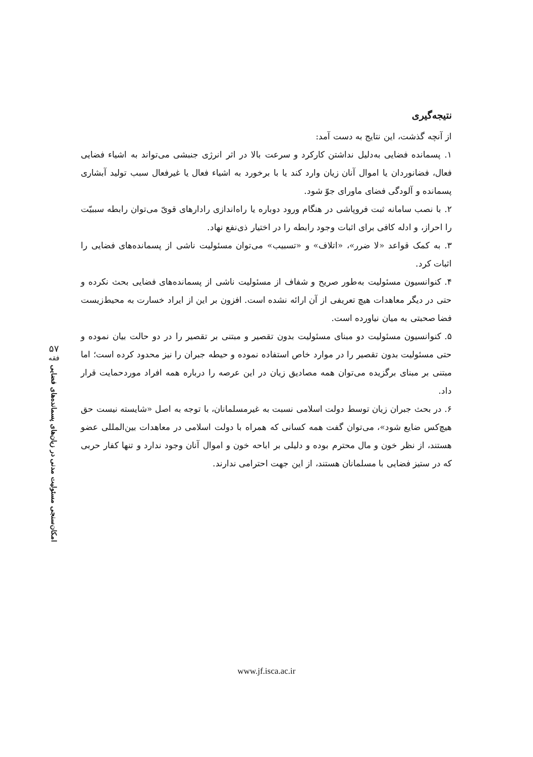نتیجه‌گیری
از آنچه گذشت، این نتایج به دست آمد:
۱. پسمانده فضایی به‌دلیل نداشتن کارکرد و سرعت بالا در اثر انرژی جنبشی می‌تواند به اشیاء فضایی فعال، فضانوردان یا اموال آنان زیان وارد کند یا با برخورد به اشیاء فعال یا غیرفعال سبب تولید آبشاری پسمانده و آلودگی فضای ماورای جوّ شود.
۲. با نصب سامانه ثبت فروپاشی در هنگام ورود دوباره یا راه‌اندازی رادارهای قویّ می‌توان رابطه سببیّت را احراز، و ادله کافی برای اثبات وجود رابطه را در اختیار ذی‌نفع نهاد.
۳. به کمک قواعد «لا ضرر»، «اتلاف» و «تسبیب» می‌توان مسئولیت ناشی از پسمانده‌های فضایی را اثبات کرد.
۴. کنوانسیون مسئولیت به‌طور صریح و شفاف از مسئولیت ناشی از پسمانده‌های فضایی بحث نکرده و حتی در دیگر معاهدات هیچ تعریفی از آن ارائه نشده است. افزون بر این از ایراد خسارت به محیط‌زیست فضا صحبتی به میان نیاورده است.
۵. کنوانسیون مسئولیت دو مبنای مسئولیت بدون تقصیر و مبتنی بر تقصیر را در دو حالت بیان نموده و حتی مسئولیت بدون تقصیر را در موارد خاص استفاده نموده و حیطه جبران را نیز محدود کرده است؛ اما مبتنی بر مبنای برگزیده می‌توان همه مصادیق زیان در این عرصه را درباره همه افراد موردحمایت قرار داد.
۶. در بحث جبران زیان توسط دولت اسلامی نسبت به غیرمسلمانان، با توجه به اصل «شایسته نیست حق هیچ‌کس ضایع شود»، می‌توان گفت همه کسانی که همراه با دولت اسلامی در معاهدات بین‌المللی عضو هستند، از نظر خون و مال محترم بوده و دلیلی بر اباحه خون و اموال آنان وجود ندارد و تنها کفار حربی که در ستیز فضایی با مسلمانان هستند، از این جهت احترامی ندارند.
۵۷
فقه
امکان‌سنجی مسئولیت مدنی در زیان‌های پسمانده‌های فضایی
www.jf.isca.ac.ir